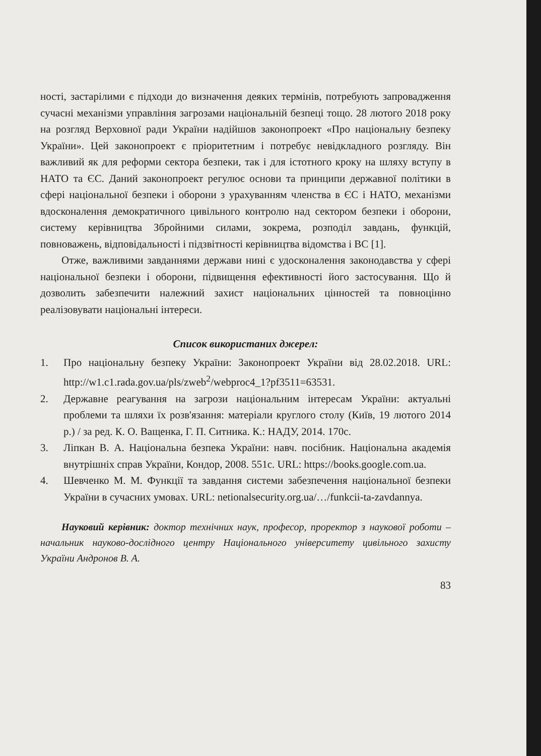ності, застарілими є підходи до визначення деяких термінів, потребують запровадження сучасні механізми управління загрозами національній безпеці тощо. 28 лютого 2018 року на розгляд Верховної ради України надійшов законопроект «Про національну безпеку України». Цей законопроект є пріоритетним і потребує невідкладного розгляду. Він важливий як для реформи сектора безпеки, так і для істотного кроку на шляху вступу в НАТО та ЄС. Даний законопроект регулює основи та принципи державної політики в сфері національної безпеки і оборони з урахуванням членства в ЄС і НАТО, механізми вдосконалення демократичного цивільного контролю над сектором безпеки і оборони, систему керівництва Збройними силами, зокрема, розподіл завдань, функцій, повноважень, відповідальності і підзвітності керівництва відомства і ВС [1].
Отже, важливими завданнями держави нині є удосконалення законодавства у сфері національної безпеки і оборони, підвищення ефективності його застосування. Що й дозволить забезпечити належний захист національних цінностей та повноцінно реалізовувати національні інтереси.
Список використаних джерел:
1. Про національну безпеку України: Законопроект України від 28.02.2018. URL: http://w1.c1.rada.gov.ua/pls/zweb<sup>2</sup>/webproc4_1?pf3511=63531.
2. Державне реагування на загрози національним інтересам України: актуальні проблеми та шляхи їх розв'язання: матеріали круглого столу (Київ, 19 лютого 2014 р.) / за ред. К. О. Ващенка, Г. П. Ситника. К.: НАДУ, 2014. 170с.
3. Ліпкан В. А. Національна безпека України: навч. посібник. Національна академія внутрішніх справ України, Кондор, 2008. 551с. URL: https://books.google.com.ua.
4. Шевченко М. М. Функції та завдання системи забезпечення національної безпеки України в сучасних умовах. URL: netionalsecurity.org.ua/…/funkcii-ta-zavdannya.
Науковий керівник: доктор технічних наук, професор, проректор з наукової роботи – начальник науково-дослідного центру Національного університету цивільного захисту України Андронов В. А.
83